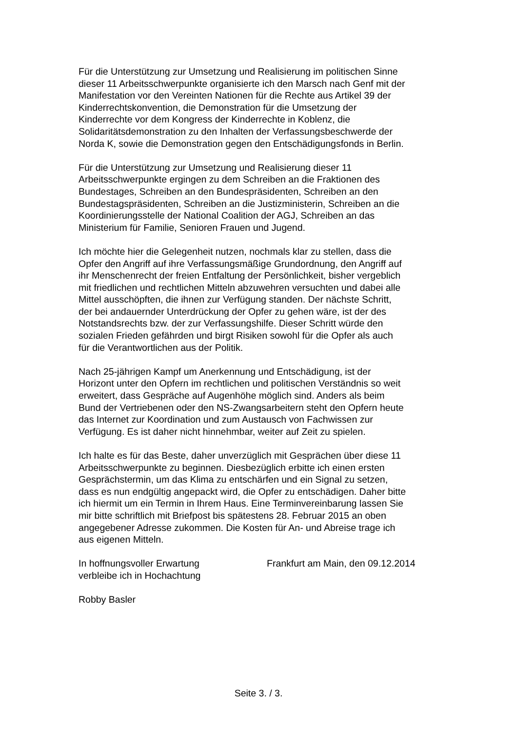Für die Unterstützung zur Umsetzung und Realisierung im politischen Sinne dieser 11 Arbeitsschwerpunkte organisierte ich den Marsch nach Genf mit der Manifestation vor den Vereinten Nationen für die Rechte aus Artikel 39 der Kinderrechtskonvention, die Demonstration für die Umsetzung der Kinderrechte vor dem Kongress der Kinderrechte in Koblenz, die Solidaritätsdemonstration zu den Inhalten der Verfassungsbeschwerde der Norda K, sowie die Demonstration gegen den Entschädigungsfonds in Berlin.
Für die Unterstützung zur Umsetzung und Realisierung dieser 11 Arbeitsschwerpunkte ergingen zu dem Schreiben an die Fraktionen des Bundestages, Schreiben an den Bundespräsidenten, Schreiben an den Bundestagspräsidenten, Schreiben an die Justizministerin, Schreiben an die Koordinierungsstelle der National Coalition der AGJ, Schreiben an das Ministerium für Familie, Senioren Frauen und Jugend.
Ich möchte hier die Gelegenheit nutzen, nochmals klar zu stellen, dass die Opfer den Angriff auf ihre Verfassungsmäßige Grundordnung, den Angriff auf ihr Menschenrecht der freien Entfaltung der Persönlichkeit, bisher vergeblich mit friedlichen und rechtlichen Mitteln abzuwehren versuchten und dabei alle Mittel ausschöpften, die ihnen zur Verfügung standen. Der nächste Schritt, der bei andauernder Unterdrückung der Opfer zu gehen wäre, ist der des Notstandsrechts bzw. der zur Verfassungshilfe. Dieser Schritt würde den sozialen Frieden gefährden und birgt Risiken sowohl für die Opfer als auch für die Verantwortlichen aus der Politik.
Nach 25-jährigen Kampf um Anerkennung und Entschädigung, ist der Horizont unter den Opfern im rechtlichen und politischen Verständnis so weit erweitert, dass Gespräche auf Augenhöhe möglich sind. Anders als beim Bund der Vertriebenen oder den NS-Zwangsarbeitern steht den Opfern heute das Internet zur Koordination und zum Austausch von Fachwissen zur Verfügung. Es ist daher nicht hinnehmbar, weiter auf Zeit zu spielen.
Ich halte es für das Beste, daher unverzüglich mit Gesprächen über diese 11 Arbeitsschwerpunkte zu beginnen. Diesbezüglich erbitte ich einen ersten Gesprächstermin, um das Klima zu entschärfen und ein Signal zu setzen, dass es nun endgültig angepackt wird, die Opfer zu entschädigen. Daher bitte ich hiermit um ein Termin in Ihrem Haus. Eine Terminvereinbarung lassen Sie mir bitte schriftlich mit Briefpost bis spätestens 28. Februar 2015 an oben angegebener Adresse zukommen. Die Kosten für An- und Abreise trage ich aus eigenen Mitteln.
In hoffnungsvoller Erwartung
verbleibe ich in Hochachtung
Frankfurt am Main, den 09.12.2014
Robby Basler
Seite 3. / 3.